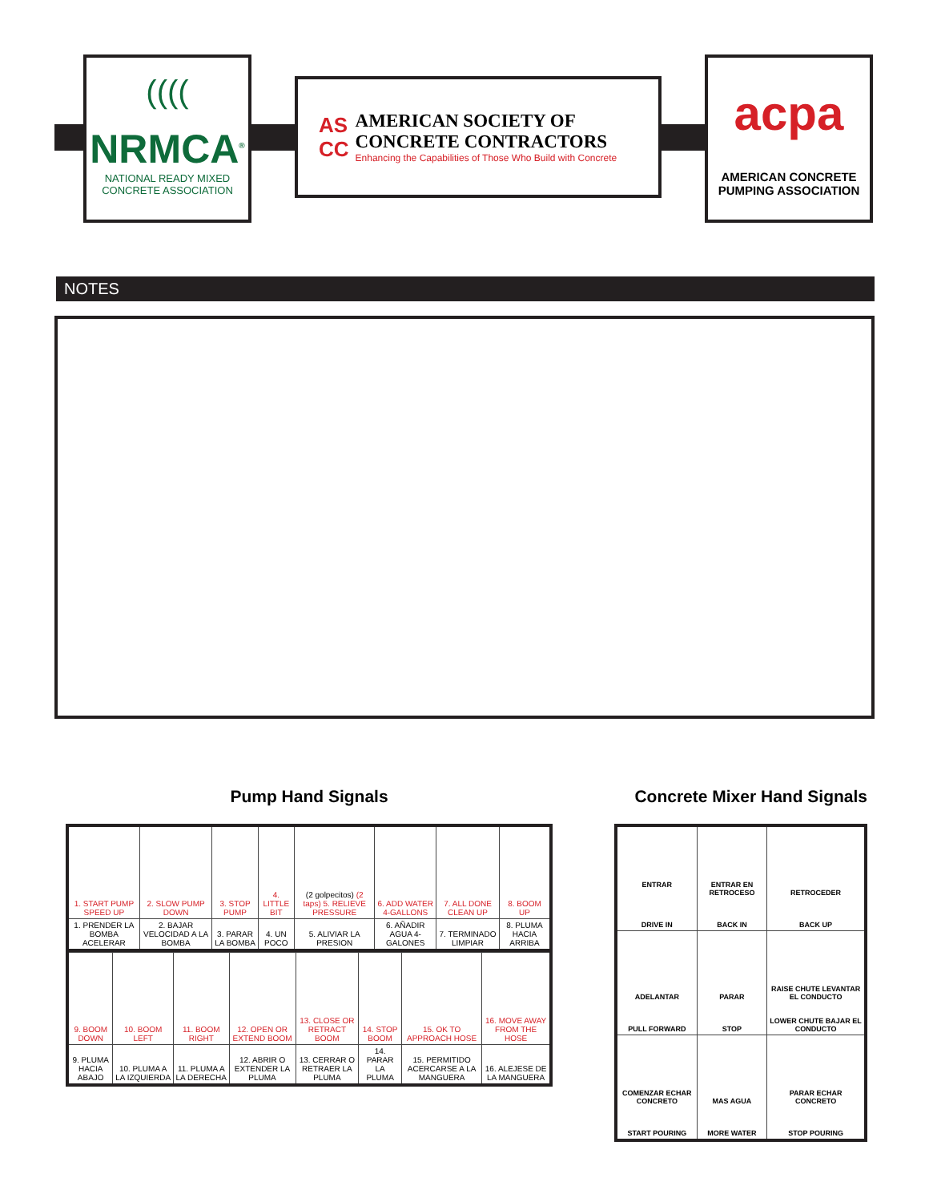((((
NRMCA<sup>®</sup>
NATIONAL READY MIXED
CONCRETE ASSOCIATION
AS
CC
AMERICAN SOCIETY OF
CONCRETE CONTRACTORS
Enhancing the Capabilities of Those Who Build with Concrete
acpa
AMERICAN CONCRETE
PUMPING ASSOCIATION
NOTES
Pump Hand Signals
| 1. START PUMP SPEED UP | 2. SLOW PUMP DOWN | 3. STOP PUMP | 4. LITTLE BIT | (2 golpecitos) (2 taps) 5. RELIEVE PRESSURE | 6. ADD WATER 4-GALLONS | 7. ALL DONE CLEAN UP | 8. BOOM UP |
| 1. PRENDER LA BOMBA ACELERAR | 2. BAJAR VELOCIDAD A LA BOMBA | 3. PARAR LA BOMBA | 4. UN POCO | 5. ALIVIAR LA PRESION | 6. AÑADIR AGUA 4-GALONES | 7. TERMINADO LIMPIAR | 8. PLUMA HACIA ARRIBA |
| 9. BOOM DOWN | 10. BOOM LEFT | 11. BOOM RIGHT | 12. OPEN OR EXTEND BOOM | 13. CLOSE OR RETRACT BOOM | 14. STOP BOOM | 15. OK TO APPROACH HOSE | 16. MOVE AWAY FROM THE HOSE |
| 9. PLUMA HACIA ABAJO | 10. PLUMA A LA IZQUIERDA | 11. PLUMA A LA DERECHA | 12. ABRIR O EXTENDER LA PLUMA | 13. CERRAR O RETRAER LA PLUMA | 14. PARAR LA PLUMA | 15. PERMITIDO ACERCARSE A LA MANGUERA | 16. ALEJESE DE LA MANGUERA |
Concrete Mixer Hand Signals
| ENTRAR DRIVE IN | ENTRAR EN RETROCESO BACK IN | RETROCEDER BACK UP |
| ADELANTAR PULL FORWARD | PARAR STOP | RAISE CHUTE LEVANTAR EL CONDUCTO LOWER CHUTE BAJAR EL CONDUCTO |
| COMENZAR ECHAR CONCRETO START POURING | MAS AGUA MORE WATER | PARAR ECHAR CONCRETO STOP POURING |